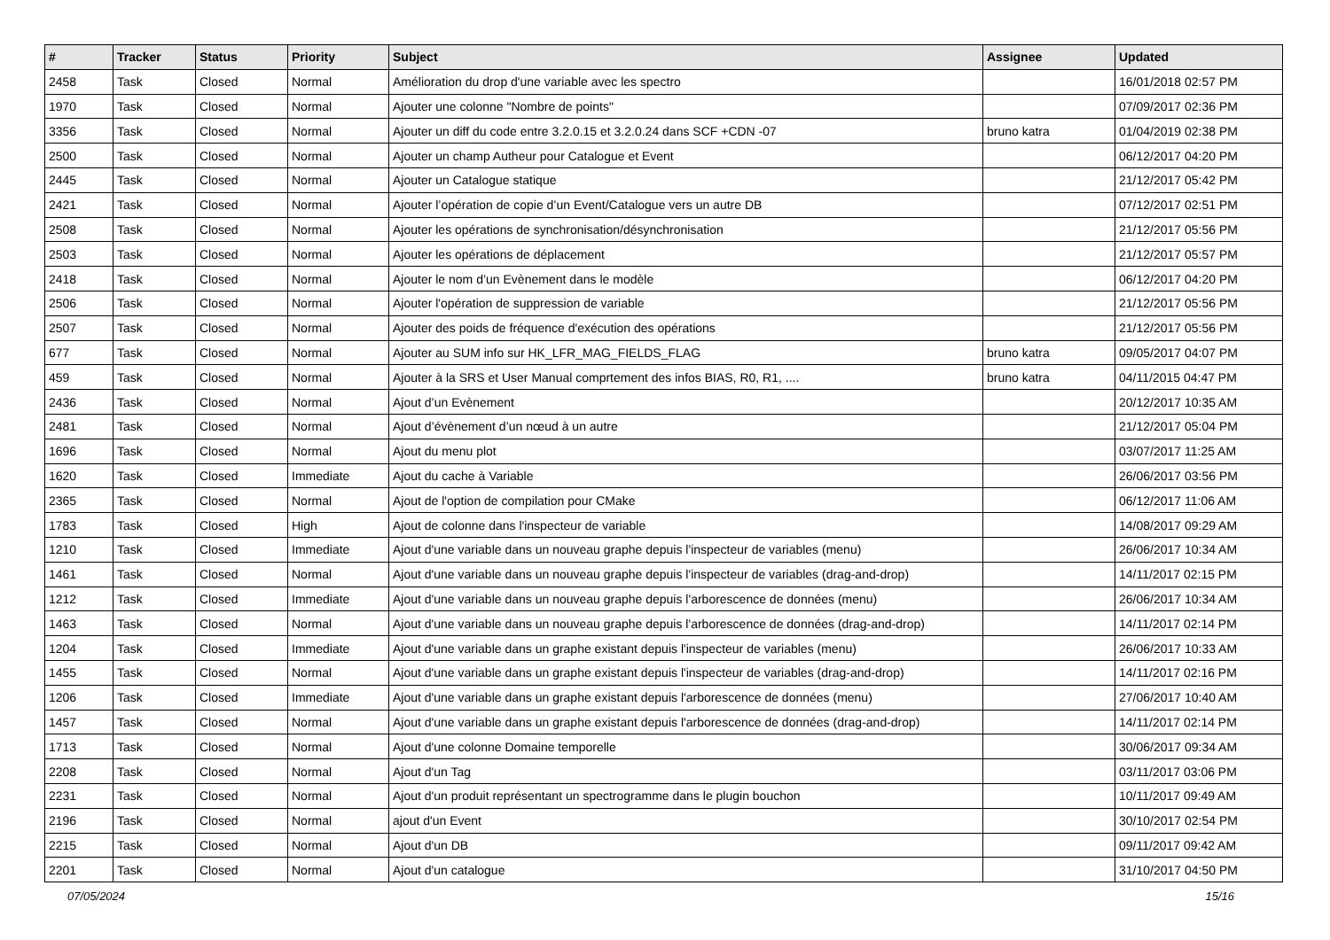| # | Tracker | Status | Priority | Subject | Assignee | Updated |
| --- | --- | --- | --- | --- | --- | --- |
| 2458 | Task | Closed | Normal | Amélioration du drop d'une variable avec les spectro | | 16/01/2018 02:57 PM |
| 1970 | Task | Closed | Normal | Ajouter une colonne "Nombre de points" | | 07/09/2017 02:36 PM |
| 3356 | Task | Closed | Normal | Ajouter un diff du code entre 3.2.0.15 et 3.2.0.24 dans SCF +CDN -07 | bruno katra | 01/04/2019 02:38 PM |
| 2500 | Task | Closed | Normal | Ajouter un champ Autheur pour Catalogue et Event | | 06/12/2017 04:20 PM |
| 2445 | Task | Closed | Normal | Ajouter un Catalogue statique | | 21/12/2017 05:42 PM |
| 2421 | Task | Closed | Normal | Ajouter l’opération de copie d’un Event/Catalogue vers un autre DB | | 07/12/2017 02:51 PM |
| 2508 | Task | Closed | Normal | Ajouter les opérations de synchronisation/désynchronisation | | 21/12/2017 05:56 PM |
| 2503 | Task | Closed | Normal | Ajouter les opérations de déplacement | | 21/12/2017 05:57 PM |
| 2418 | Task | Closed | Normal | Ajouter le nom d’un Evènement dans le modèle | | 06/12/2017 04:20 PM |
| 2506 | Task | Closed | Normal | Ajouter l'opération de suppression de variable | | 21/12/2017 05:56 PM |
| 2507 | Task | Closed | Normal | Ajouter des poids de fréquence d'exécution des opérations | | 21/12/2017 05:56 PM |
| 677 | Task | Closed | Normal | Ajouter au SUM info sur HK_LFR_MAG_FIELDS_FLAG | bruno katra | 09/05/2017 04:07 PM |
| 459 | Task | Closed | Normal | Ajouter à la SRS et User Manual comprtement des infos BIAS, R0, R1, .... | bruno katra | 04/11/2015 04:47 PM |
| 2436 | Task | Closed | Normal | Ajout d’un Evènement | | 20/12/2017 10:35 AM |
| 2481 | Task | Closed | Normal | Ajout d’évènement d’un nœud à un autre | | 21/12/2017 05:04 PM |
| 1696 | Task | Closed | Normal | Ajout du menu plot | | 03/07/2017 11:25 AM |
| 1620 | Task | Closed | Immediate | Ajout du cache à Variable | | 26/06/2017 03:56 PM |
| 2365 | Task | Closed | Normal | Ajout de l'option de compilation pour CMake | | 06/12/2017 11:06 AM |
| 1783 | Task | Closed | High | Ajout de colonne dans l'inspecteur de variable | | 14/08/2017 09:29 AM |
| 1210 | Task | Closed | Immediate | Ajout d'une variable dans un nouveau graphe depuis l'inspecteur de variables (menu) | | 26/06/2017 10:34 AM |
| 1461 | Task | Closed | Normal | Ajout d'une variable dans un nouveau graphe depuis l'inspecteur de variables (drag-and-drop) | | 14/11/2017 02:15 PM |
| 1212 | Task | Closed | Immediate | Ajout d'une variable dans un nouveau graphe depuis l'arborescence de données (menu) | | 26/06/2017 10:34 AM |
| 1463 | Task | Closed | Normal | Ajout d'une variable dans un nouveau graphe depuis l'arborescence de données (drag-and-drop) | | 14/11/2017 02:14 PM |
| 1204 | Task | Closed | Immediate | Ajout d'une variable dans un graphe existant depuis l'inspecteur de variables (menu) | | 26/06/2017 10:33 AM |
| 1455 | Task | Closed | Normal | Ajout d'une variable dans un graphe existant depuis l'inspecteur de variables (drag-and-drop) | | 14/11/2017 02:16 PM |
| 1206 | Task | Closed | Immediate | Ajout d'une variable dans un graphe existant depuis l'arborescence de données (menu) | | 27/06/2017 10:40 AM |
| 1457 | Task | Closed | Normal | Ajout d'une variable dans un graphe existant depuis l'arborescence de données (drag-and-drop) | | 14/11/2017 02:14 PM |
| 1713 | Task | Closed | Normal | Ajout d'une colonne Domaine temporelle | | 30/06/2017 09:34 AM |
| 2208 | Task | Closed | Normal | Ajout d'un Tag | | 03/11/2017 03:06 PM |
| 2231 | Task | Closed | Normal | Ajout d'un produit représentant un spectrogramme dans le plugin bouchon | | 10/11/2017 09:49 AM |
| 2196 | Task | Closed | Normal | ajout d'un Event | | 30/10/2017 02:54 PM |
| 2215 | Task | Closed | Normal | Ajout d'un DB | | 09/11/2017 09:42 AM |
| 2201 | Task | Closed | Normal | Ajout d'un catalogue | | 31/10/2017 04:50 PM |
07/05/2024 15/16